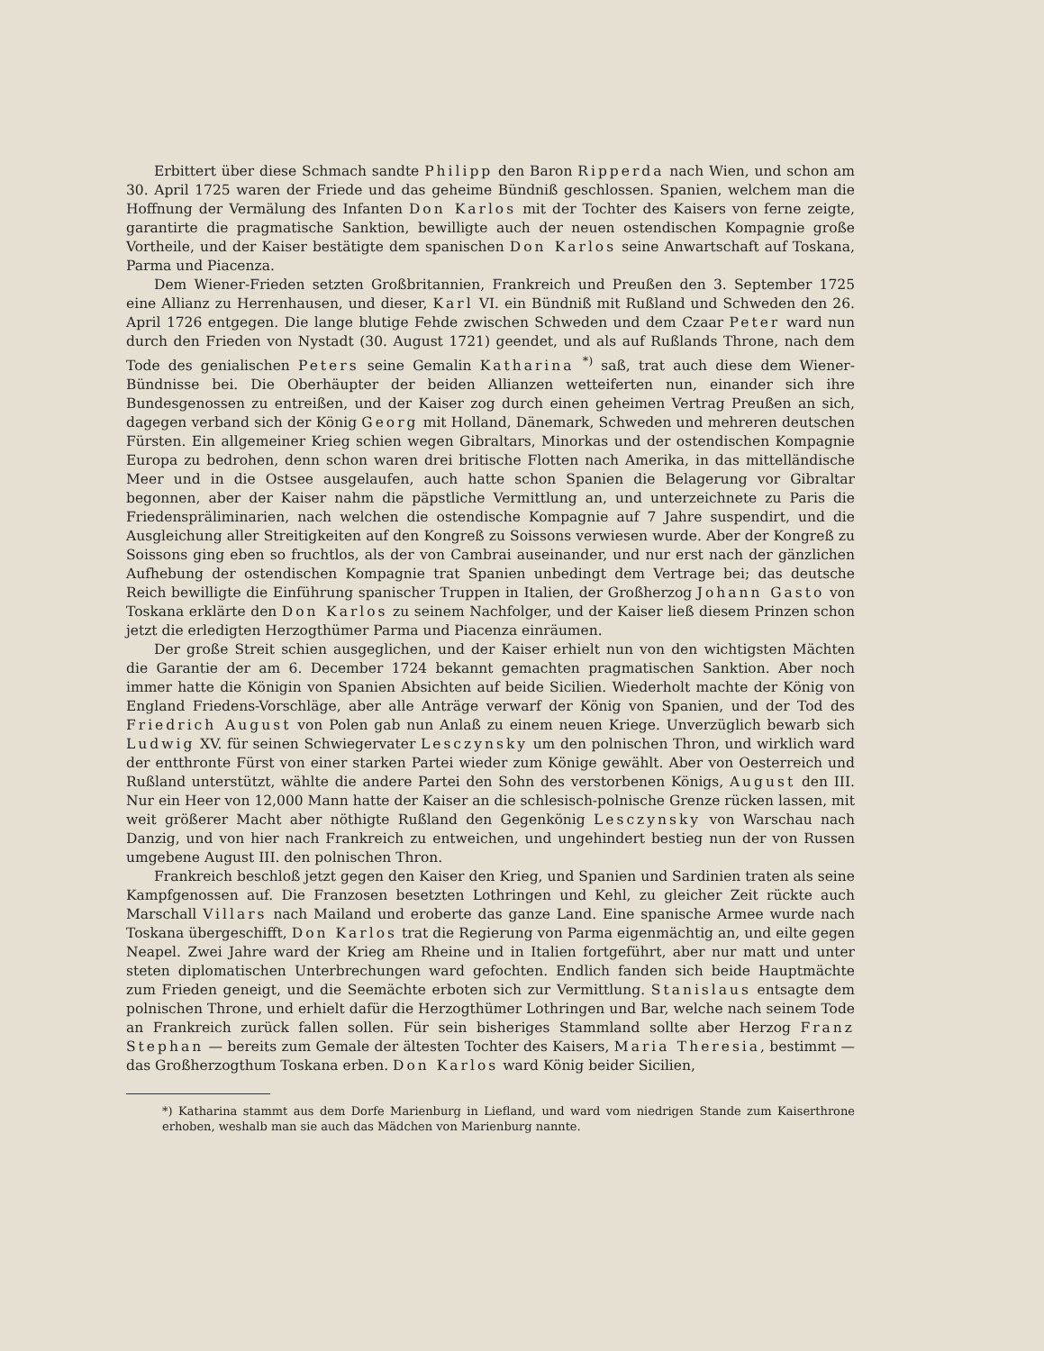Erbittert über diese Schmach sandte Philipp den Baron Ripperda nach Wien, und schon am 30. April 1725 waren der Friede und das geheime Bündniß geschlossen. Spanien, welchem man die Hoffnung der Vermälung des Infanten Don Karlos mit der Tochter des Kaisers von ferne zeigte, garantirte die pragmatische Sanktion, bewilligte auch der neuen ostendischen Kompagnie große Vortheile, und der Kaiser bestätigte dem spanischen Don Karlos seine Anwartschaft auf Toskana, Parma und Piacenza.
Dem Wiener-Frieden setzten Großbritannien, Frankreich und Preußen den 3. September 1725 eine Allianz zu Herrenhausen, und dieser, Karl VI. ein Bündniß mit Rußland und Schweden den 26. April 1726 entgegen. Die lange blutige Fehde zwischen Schweden und dem Czaar Peter ward nun durch den Frieden von Nystadt (30. August 1721) geendet, und als auf Rußlands Throne, nach dem Tode des genialischen Peters seine Gemalin Katharina <sup>*)</sup> saß, trat auch diese dem Wiener-Bündnisse bei. Die Oberhäupter der beiden Allianzen wetteiferten nun, einander sich ihre Bundesgenossen zu entreißen, und der Kaiser zog durch einen geheimen Vertrag Preußen an sich, dagegen verband sich der König Georg mit Holland, Dänemark, Schweden und mehreren deutschen Fürsten. Ein allgemeiner Krieg schien wegen Gibraltars, Minorkas und der ostendischen Kompagnie Europa zu bedrohen, denn schon waren drei britische Flotten nach Amerika, in das mittelländische Meer und in die Ostsee ausgelaufen, auch hatte schon Spanien die Belagerung vor Gibraltar begonnen, aber der Kaiser nahm die päpstliche Vermittlung an, und unterzeichnete zu Paris die Friedensprälimina­rien, nach welchen die ostendische Kompagnie auf 7 Jahre suspendirt, und die Ausgleichung aller Streitigkeiten auf den Kongreß zu Soissons verwiesen wurde. Aber der Kongreß zu Soissons ging eben so fruchtlos, als der von Cambrai auseinander, und nur erst nach der gänzlichen Aufhebung der ostendischen Kompagnie trat Spanien unbedingt dem Vertrage bei; das deutsche Reich bewilligte die Einführung spanischer Truppen in Italien, der Großherzog Johann Gasto von Toskana erklärte den Don Karlos zu seinem Nachfolger, und der Kaiser ließ diesem Prinzen schon jetzt die erledigten Herzogthümer Parma und Piacenza einräumen.
Der große Streit schien ausgeglichen, und der Kaiser erhielt nun von den wichtigsten Mächten die Garantie der am 6. December 1724 bekannt gemachten pragmatischen Sanktion. Aber noch immer hatte die Königin von Spanien Absichten auf beide Sicilien. Wiederholt machte der König von England Friedens-Vorschläge, aber alle Anträge verwarf der König von Spanien, und der Tod des Friedrich August von Polen gab nun Anlaß zu einem neuen Kriege. Unverzüglich bewarb sich Ludwig XV. für seinen Schwiegervater Lesczynsky um den polnischen Thron, und wirklich ward der entthronte Fürst von einer starken Partei wieder zum Könige gewählt. Aber von Oesterreich und Rußland unterstützt, wählte die andere Partei den Sohn des verstorbenen Königs, August den III. Nur ein Heer von 12,000 Mann hatte der Kaiser an die schlesisch-polnische Grenze rücken lassen, mit weit größerer Macht aber nöthigte Rußland den Gegenkönig Lesczynsky von Warschau nach Danzig, und von hier nach Frankreich zu entweichen, und ungehindert bestieg nun der von Russen umgebene August III. den polnischen Thron.
Frankreich beschloß jetzt gegen den Kaiser den Krieg, und Spanien und Sardinien traten als seine Kampfgenossen auf. Die Franzosen besetzten Lothringen und Kehl, zu gleicher Zeit rückte auch Marschall Villars nach Mailand und eroberte das ganze Land. Eine spanische Armee wurde nach Toskana übergeschifft, Don Karlos trat die Regierung von Parma eigenmächtig an, und eilte gegen Neapel. Zwei Jahre ward der Krieg am Rheine und in Italien fortgeführt, aber nur matt und unter steten diplomatischen Unterbrechungen ward gefochten. Endlich fanden sich beide Hauptmächte zum Frieden geneigt, und die Seemächte erboten sich zur Vermittlung. Stanislaus entsagte dem polnischen Throne, und erhielt dafür die Herzogthümer Lothringen und Bar, welche nach seinem Tode an Frankreich zurück fallen sollen. Für sein bisheriges Stammland sollte aber Herzog Franz Stephan — bereits zum Gemale der ältesten Tochter des Kaisers, Maria Theresia, bestimmt — das Großherzogthum Toskana erben. Don Karlos ward König beider Sicilien,
*) Katharina stammt aus dem Dorfe Marienburg in Liefland, und ward vom niedrigen Stande zum Kaiserthrone erhoben, weshalb man sie auch das Mädchen von Marienburg nannte.